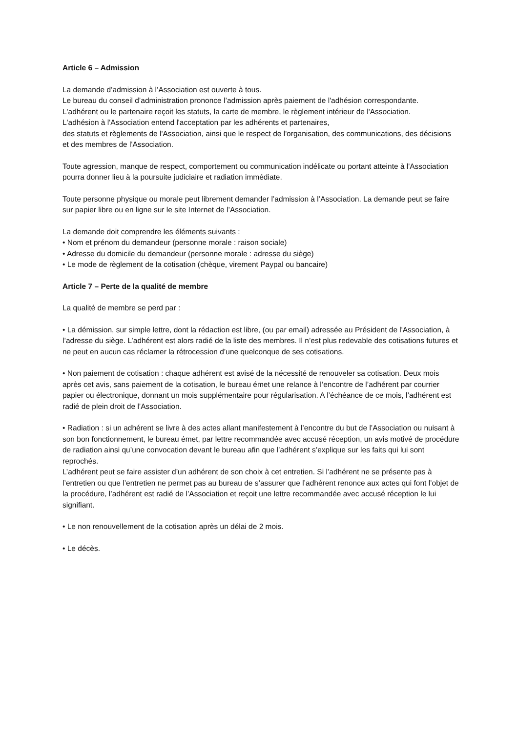Article 6 – Admission
La demande d’admission à l’Association est ouverte à tous.
Le bureau du conseil d’administration prononce l’admission après paiement de l'adhésion correspondante.
L'adhérent ou le partenaire reçoit les statuts, la carte de membre, le règlement intérieur de l'Association.
L'adhésion à l'Association entend l'acceptation par les adhérents et partenaires,
des statuts et règlements de l'Association, ainsi que le respect de l'organisation, des communications, des décisions et des membres de l'Association.
Toute agression, manque de respect, comportement ou communication indélicate ou portant atteinte à l'Association pourra donner lieu à la poursuite judiciaire et radiation immédiate.
Toute personne physique ou morale peut librement demander l’admission à l’Association. La demande peut se faire sur papier libre ou en ligne sur le site Internet de l’Association.
La demande doit comprendre les éléments suivants :
• Nom et prénom du demandeur (personne morale : raison sociale)
• Adresse du domicile du demandeur (personne morale : adresse du siège)
• Le mode de règlement de la cotisation (chèque, virement Paypal ou bancaire)
Article 7 – Perte de la qualité de membre
La qualité de membre se perd par :
• La démission, sur simple lettre, dont la rédaction est libre, (ou par email) adressée au Président de l'Association, à l’adresse du siège. L’adhérent est alors radié de la liste des membres. Il n’est plus redevable des cotisations futures et ne peut en aucun cas réclamer la rétrocession d’une quelconque de ses cotisations.
• Non paiement de cotisation : chaque adhérent est avisé de la nécessité de renouveler sa cotisation. Deux mois après cet avis, sans paiement de la cotisation, le bureau émet une relance à l’encontre de l’adhérent par courrier papier ou électronique, donnant un mois supplémentaire pour régularisation. A l’échéance de ce mois, l’adhérent est radié de plein droit de l’Association.
• Radiation : si un adhérent se livre à des actes allant manifestement à l’encontre du but de l’Association ou nuisant à son bon fonctionnement, le bureau émet, par lettre recommandée avec accusé réception, un avis motivé de procédure de radiation ainsi qu’une convocation devant le bureau afin que l’adhérent s’explique sur les faits qui lui sont reprochés.
L’adhérent peut se faire assister d’un adhérent de son choix à cet entretien. Si l’adhérent ne se présente pas à l’entretien ou que l’entretien ne permet pas au bureau de s’assurer que l’adhérent renonce aux actes qui font l’objet de la procédure, l’adhérent est radié de l’Association et reçoit une lettre recommandée avec accusé réception le lui signifiant.
• Le non renouvellement de la cotisation après un délai de 2 mois.
• Le décès.